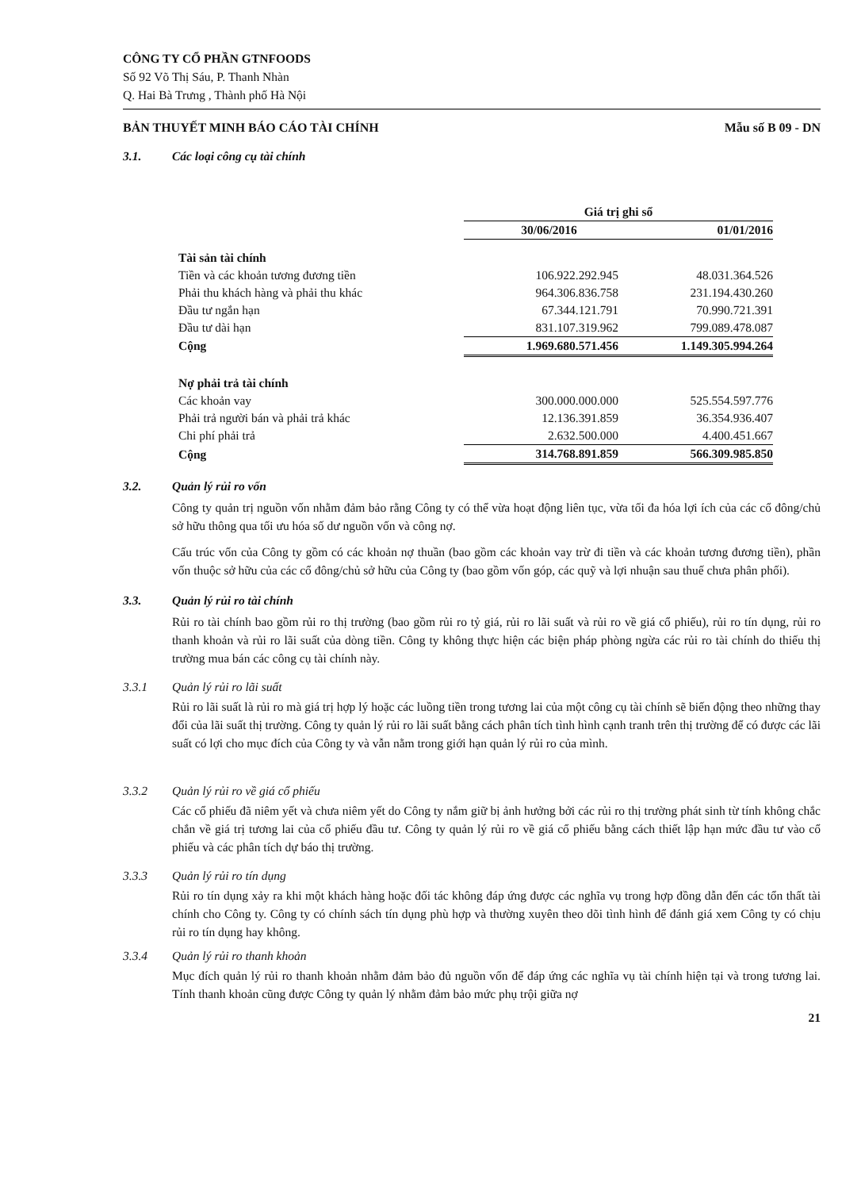CÔNG TY CỔ PHẦN GTNFOODS
Số 92 Võ Thị Sáu, P. Thanh Nhàn
Q. Hai Bà Trưng , Thành phố Hà Nội
BẢN THUYẾT MINH BÁO CÁO TÀI CHÍNH Mẫu số B 09 - DN
3.1. Các loại công cụ tài chính
| | Giá trị ghi sổ | |
| --- | --- | --- |
| | 30/06/2016 | 01/01/2016 |
| Tài sản tài chính | | |
| Tiền và các khoản tương đương tiền | 106.922.292.945 | 48.031.364.526 |
| Phải thu khách hàng và phải thu khác | 964.306.836.758 | 231.194.430.260 |
| Đầu tư ngắn hạn | 67.344.121.791 | 70.990.721.391 |
| Đầu tư dài hạn | 831.107.319.962 | 799.089.478.087 |
| Cộng | 1.969.680.571.456 | 1.149.305.994.264 |
| Nợ phải trả tài chính | | |
| Các khoản vay | 300.000.000.000 | 525.554.597.776 |
| Phải trả người bán và phải trả khác | 12.136.391.859 | 36.354.936.407 |
| Chi phí phải trả | 2.632.500.000 | 4.400.451.667 |
| Cộng | 314.768.891.859 | 566.309.985.850 |
3.2. Quản lý rủi ro vốn
Công ty quản trị nguồn vốn nhằm đảm bảo rằng Công ty có thể vừa hoạt động liên tục, vừa tối đa hóa lợi ích của các cổ đông/chủ sở hữu thông qua tối ưu hóa số dư nguồn vốn và công nợ.
Cấu trúc vốn của Công ty gồm có các khoản nợ thuần (bao gồm các khoản vay trừ đi tiền và các khoản tương đương tiền), phần vốn thuộc sở hữu của các cổ đông/chủ sở hữu của Công ty (bao gồm vốn góp, các quỹ và lợi nhuận sau thuế chưa phân phối).
3.3. Quản lý rủi ro tài chính
Rủi ro tài chính bao gồm rủi ro thị trường (bao gồm rủi ro tỷ giá, rủi ro lãi suất và rủi ro về giá cổ phiếu), rủi ro tín dụng, rủi ro thanh khoản và rủi ro lãi suất của dòng tiền. Công ty không thực hiện các biện pháp phòng ngừa các rủi ro tài chính do thiếu thị trường mua bán các công cụ tài chính này.
3.3.1 Quản lý rủi ro lãi suất
Rủi ro lãi suất là rủi ro mà giá trị hợp lý hoặc các luồng tiền trong tương lai của một công cụ tài chính sẽ biến động theo những thay đổi của lãi suất thị trường. Công ty quản lý rủi ro lãi suất bằng cách phân tích tình hình cạnh tranh trên thị trường để có được các lãi suất có lợi cho mục đích của Công ty và vẫn nằm trong giới hạn quản lý rủi ro của mình.
3.3.2 Quản lý rủi ro về giá cổ phiếu
Các cổ phiếu đã niêm yết và chưa niêm yết do Công ty nắm giữ bị ảnh hưởng bởi các rủi ro thị trường phát sinh từ tính không chắc chắn về giá trị tương lai của cổ phiếu đầu tư. Công ty quản lý rủi ro về giá cổ phiếu bằng cách thiết lập hạn mức đầu tư vào cổ phiếu và các phân tích dự báo thị trường.
3.3.3 Quản lý rủi ro tín dụng
Rủi ro tín dụng xảy ra khi một khách hàng hoặc đối tác không đáp ứng được các nghĩa vụ trong hợp đồng dẫn đến các tổn thất tài chính cho Công ty. Công ty có chính sách tín dụng phù hợp và thường xuyên theo dõi tình hình để đánh giá xem Công ty có chịu rủi ro tín dụng hay không.
3.3.4 Quản lý rủi ro thanh khoản
Mục đích quản lý rủi ro thanh khoản nhằm đảm bảo đủ nguồn vốn để đáp ứng các nghĩa vụ tài chính hiện tại và trong tương lai. Tính thanh khoản cũng được Công ty quản lý nhằm đảm bảo mức phụ trội giữa nợ
21